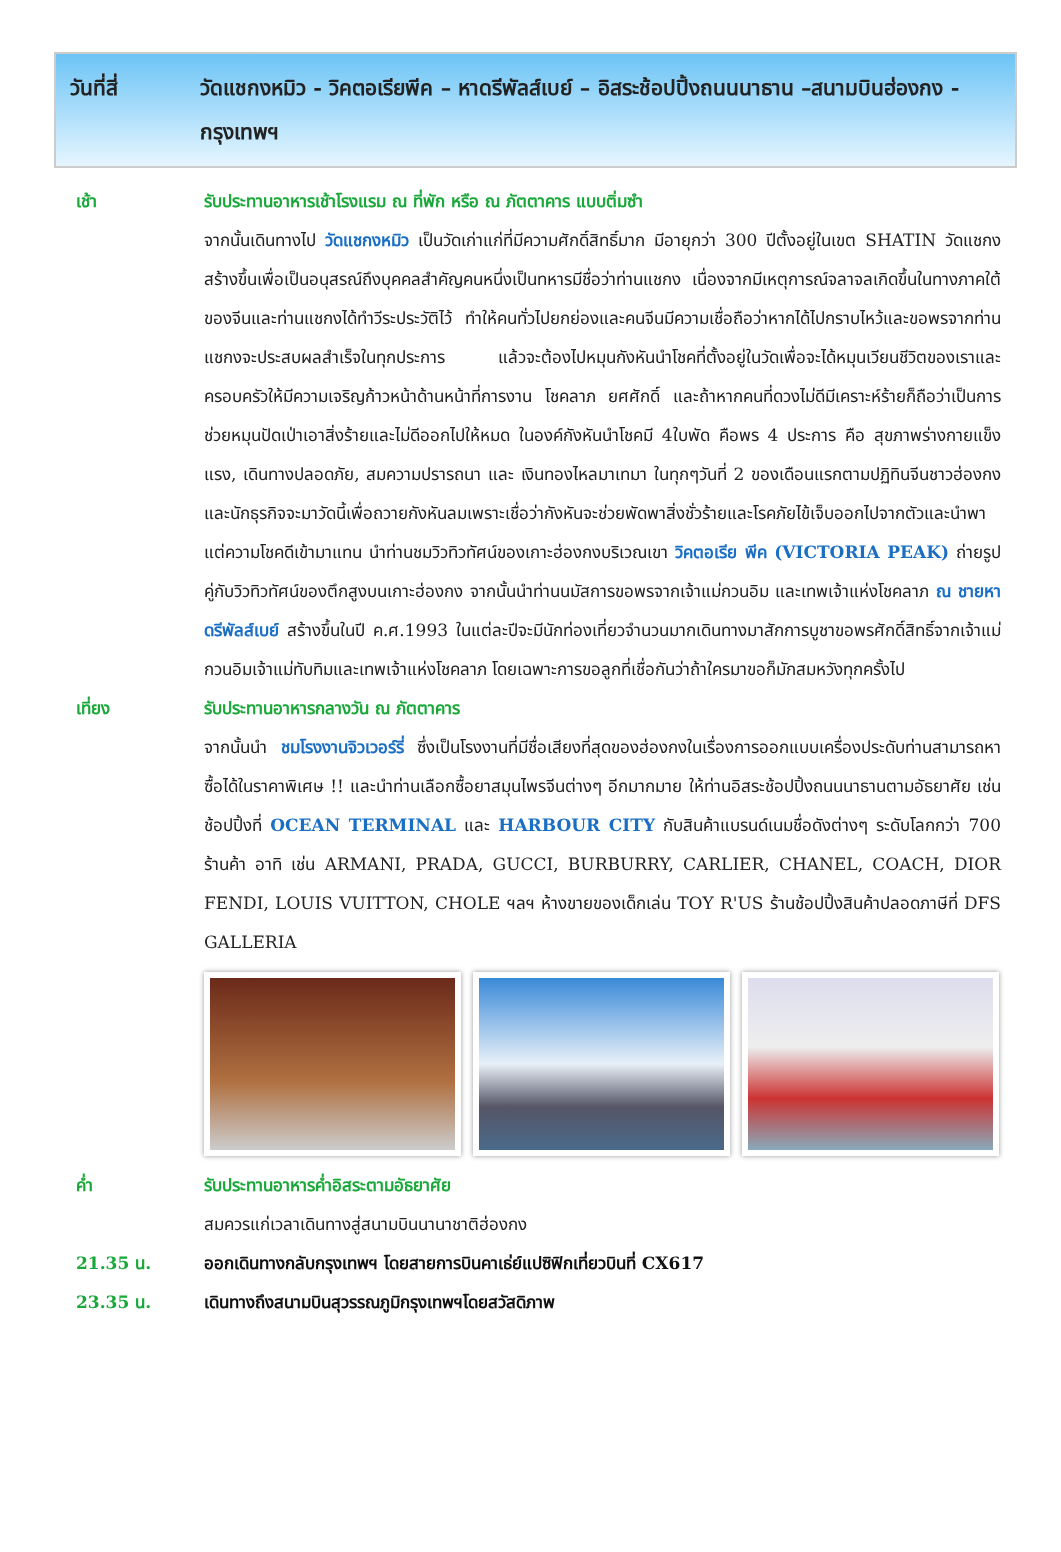วันที่สี่ วัดแชกงหมิว - วิคตอเรียพีค – หาดรีพัลส์เบย์ – อิสระช้อปปิ้งถนนนาธาน –สนามบินฮ่องกง - กรุงเทพฯ
เช้า รับประทานอาหารเช้าโรงแรม ณ ที่พัก หรือ ณ ภัตตาคาร แบบติ่มซำ
จากนั้นเดินทางไป วัดแชกงหมิว เป็นวัดเก่าแก่ที่มีความศักดิ์สิทธิ์มาก มีอายุกว่า 300 ปีตั้งอยู่ในเขต SHATIN วัดแชกงสร้างขึ้นเพื่อเป็นอนุสรณ์ถึงบุคคลสำคัญคนหนึ่งเป็นทหารมีชื่อว่าท่านแชกง เนื่องจากมีเหตุการณ์จลาจลเกิดขึ้นในทางภาคใต้ของจีนและท่านแชกงได้ทำวีระประวัติไว้ ทำให้คนทั่วไปยกย่องและคนจีนมีความเชื่อถือว่าหากได้ไปกราบไหว้และขอพรจากท่านแชกงจะประสบผลสำเร็จในทุกประการ แล้วจะต้องไปหมุนกังหันนำโชคที่ตั้งอยู่ในวัดเพื่อจะได้หมุนเวียนชีวิตของเราและครอบครัวให้มีความเจริญก้าวหน้าด้านหน้าที่การงาน โชคลาภ ยศศักดิ์ และถ้าหากคนที่ดวงไม่ดีมีเคราะห์ร้ายก็ถือว่าเป็นการช่วยหมุนปัดเป่าเอาสิ่งร้ายและไม่ดีออกไปให้หมด ในองค์กังหันนำโชคมี 4ใบพัด คือพร 4 ประการ คือ สุขภาพร่างกายแข็งแรง, เดินทางปลอดภัย, สมความปรารถนา และ เงินทองไหลมาเทมา ในทุกๆวันที่ 2 ของเดือนแรกตามปฏิทินจีนชาวฮ่องกงและนักธุรกิจจะมาวัดนี้เพื่อถวายกังหันลมเพราะเชื่อว่ากังหันจะช่วยพัดพาสิ่งชั่วร้ายและโรคภัยไข้เจ็บออกไปจากตัวและนำพาแต่ความโชคดีเข้ามาแทน นำท่านชมวิวทิวทัศน์ของเกาะฮ่องกงบริเวณเขา วิคตอเรีย พีค (VICTORIA PEAK) ถ่ายรูปคู่กับวิวทิวทัศน์ของตึกสูงบนเกาะฮ่องกง จากนั้นนำท่านนมัสการขอพรจากเจ้าแม่กวนอิม และเทพเจ้าแห่งโชคลาภ ณ ชายหาดรีพัลส์เบย์ สร้างขึ้นในปี ค.ศ.1993 ในแต่ละปีจะมีนักท่องเที่ยวจำนวนมากเดินทางมาสักการบูชาขอพรศักดิ์สิทธิ์จากเจ้าแม่กวนอิมเจ้าแม่ทับทิมและเทพเจ้าแห่งโชคลาภ โดยเฉพาะการขอลูกที่เชื่อกันว่าถ้าใครมาขอก็มักสมหวังทุกครั้งไป
เที่ยง รับประทานอาหารกลางวัน ณ ภัตตาคาร
จากนั้นนำ ชมโรงงานจิวเวอร์รี่ ซึ่งเป็นโรงงานที่มีชื่อเสียงที่สุดของฮ่องกงในเรื่องการออกแบบเครื่องประดับท่านสามารถหาซื้อได้ในราคาพิเศษ !! และนำท่านเลือกซื้อยาสมุนไพรจีนต่างๆ อีกมากมาย ให้ท่านอิสระช้อปปิ้งถนนนาธานตามอัธยาศัย เช่น ช้อปปิ้งที่ OCEAN TERMINAL และ HARBOUR CITY กับสินค้าแบรนด์เนมชื่อดังต่างๆ ระดับโลกกว่า 700 ร้านค้า อาทิ เช่น ARMANI, PRADA, GUCCI, BURBURRY, CARLIER, CHANEL, COACH, DIOR FENDI, LOUIS VUITTON, CHOLE ฯลฯ ห้างขายของเด็กเล่น TOY R'US ร้านช้อปปิ้งสินค้าปลอดภาษีที่ DFS GALLERIA
ค่ำ รับประทานอาหารค่ำอิสระตามอัธยาศัย
สมควรแก่เวลาเดินทางสู่สนามบินนานาชาติฮ่องกง
21.35 น. ออกเดินทางกลับกรุงเทพฯ โดยสายการบินคาเธ่ย์แปซิฟิกเที่ยวบินที่ CX617
23.35 น. เดินทางถึงสนามบินสุวรรณภูมิกรุงเทพฯโดยสวัสดิภาพ